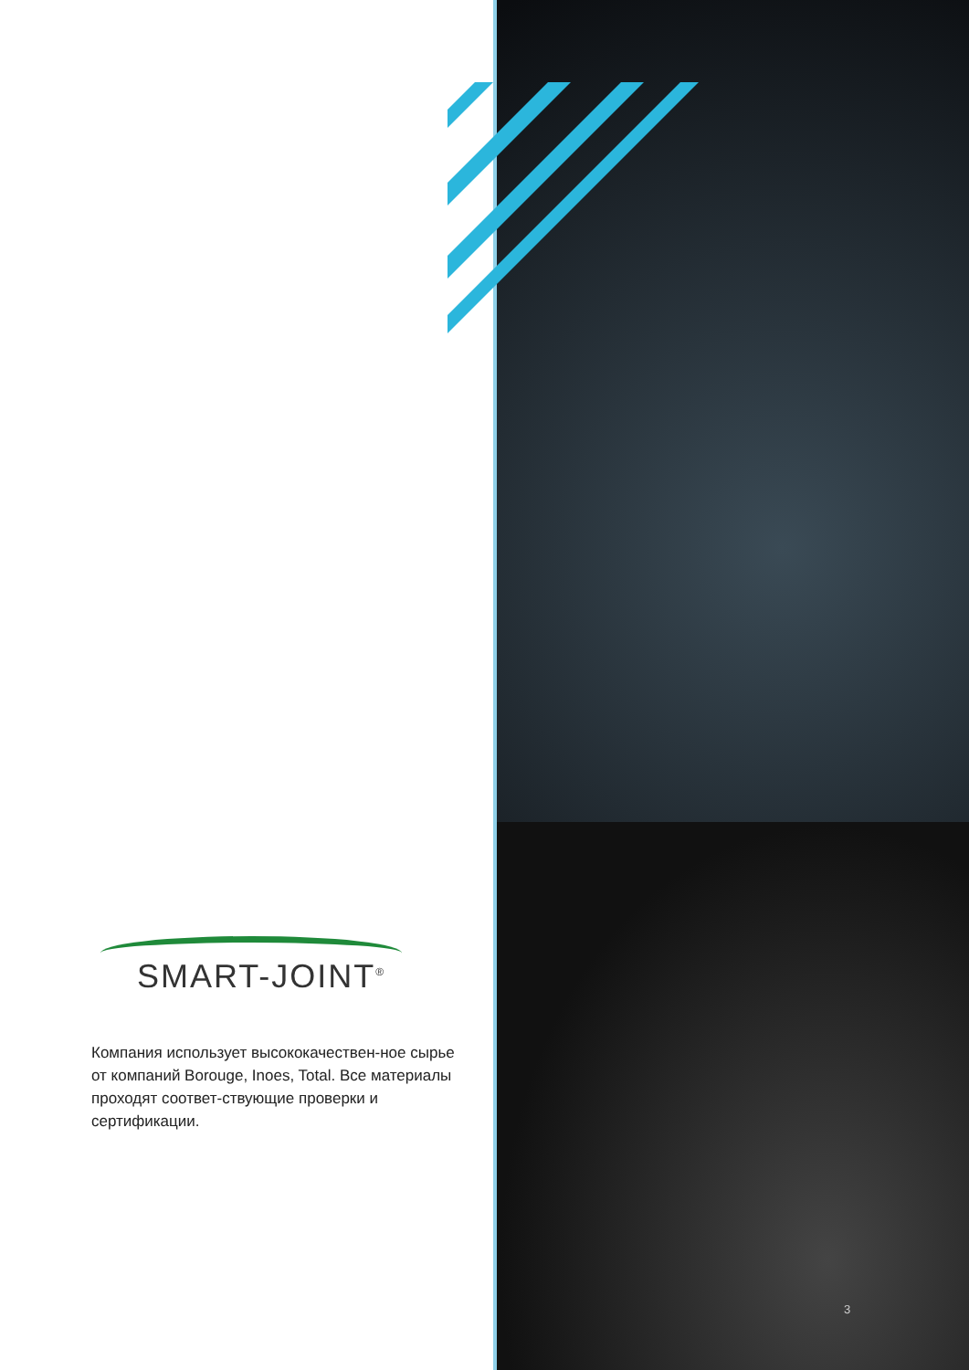SMART-JOINT<sup>®</sup>
Компания использует высококачествен-ное сырье от компаний Borouge, Inoes, Total. Все материалы проходят соответ-ствующие проверки и сертификации.
3